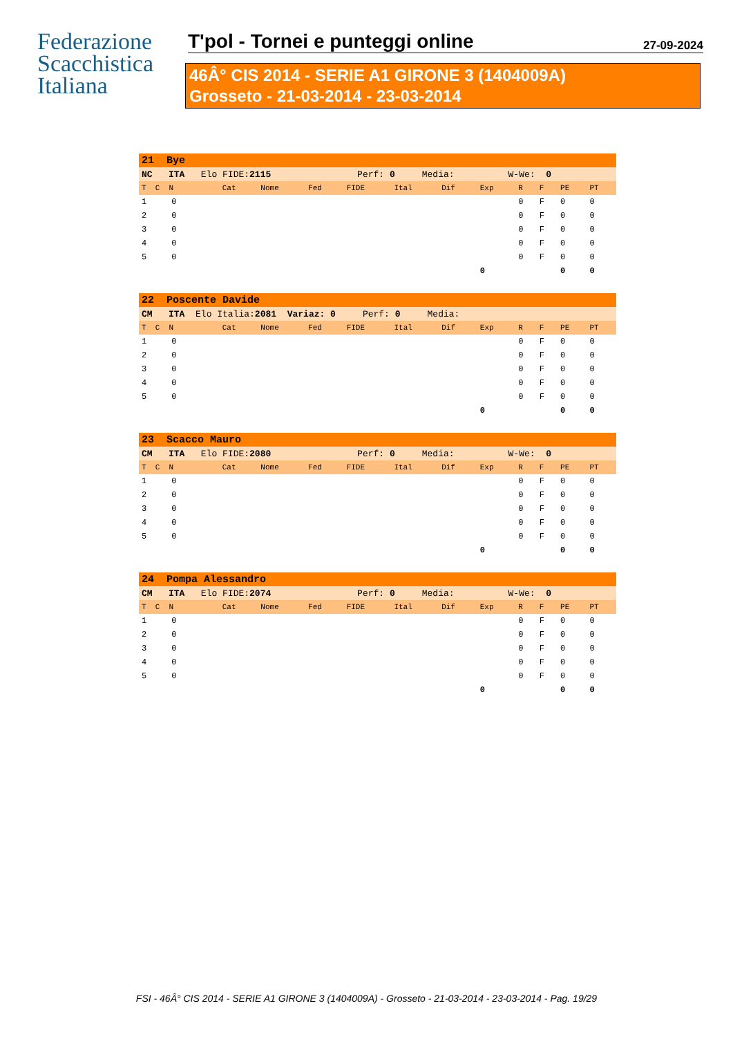Federazione
Scacchistica
Italiana
T'pol - Tornei e punteggi online 27-09-2024
46Â° CIS 2014 - SERIE A1 GIRONE 3 (1404009A)
Grosseto - 21-03-2014 - 23-03-2014
| 21 Bye | | | | | | | | | | | |
| NC ITA Elo FIDE: 2115 Perf: 0 Media: W-We: 0 | | | | | | | | | | | |
| T C N | Cat | Nome | Fed | FIDE | Ital | Dif | Exp | R | F | PE | PT |
| 1 0 | | | | | | | | 0 | F | 0 | 0 |
| 2 0 | | | | | | | | 0 | F | 0 | 0 |
| 3 0 | | | | | | | | 0 | F | 0 | 0 |
| 4 0 | | | | | | | | 0 | F | 0 | 0 |
| 5 0 | | | | | | | | 0 | F | 0 | 0 |
| | | | | | | | 0 | | | 0 | 0 |
| 22 Poscente Davide | | | | | | | | | | | |
| CM ITA Elo Italia: 2081 Variaz: 0 Perf: 0 Media: | | | | | | | | | | | |
| T C N | Cat | Nome | Fed | FIDE | Ital | Dif | Exp | R | F | PE | PT |
| 1 0 | | | | | | | | 0 | F | 0 | 0 |
| 2 0 | | | | | | | | 0 | F | 0 | 0 |
| 3 0 | | | | | | | | 0 | F | 0 | 0 |
| 4 0 | | | | | | | | 0 | F | 0 | 0 |
| 5 0 | | | | | | | | 0 | F | 0 | 0 |
| | | | | | | | 0 | | | 0 | 0 |
| 23 Scacco Mauro | | | | | | | | | | | |
| CM ITA Elo FIDE: 2080 Perf: 0 Media: W-We: 0 | | | | | | | | | | | |
| T C N | Cat | Nome | Fed | FIDE | Ital | Dif | Exp | R | F | PE | PT |
| 1 0 | | | | | | | | 0 | F | 0 | 0 |
| 2 0 | | | | | | | | 0 | F | 0 | 0 |
| 3 0 | | | | | | | | 0 | F | 0 | 0 |
| 4 0 | | | | | | | | 0 | F | 0 | 0 |
| 5 0 | | | | | | | | 0 | F | 0 | 0 |
| | | | | | | | 0 | | | 0 | 0 |
| 24 Pompa Alessandro | | | | | | | | | | | |
| CM ITA Elo FIDE: 2074 Perf: 0 Media: W-We: 0 | | | | | | | | | | | |
| T C N | Cat | Nome | Fed | FIDE | Ital | Dif | Exp | R | F | PE | PT |
| 1 0 | | | | | | | | 0 | F | 0 | 0 |
| 2 0 | | | | | | | | 0 | F | 0 | 0 |
| 3 0 | | | | | | | | 0 | F | 0 | 0 |
| 4 0 | | | | | | | | 0 | F | 0 | 0 |
| 5 0 | | | | | | | | 0 | F | 0 | 0 |
| | | | | | | | 0 | | | 0 | 0 |
FSI - 46Â° CIS 2014 - SERIE A1 GIRONE 3 (1404009A) - Grosseto - 21-03-2014 - 23-03-2014 - Pag. 19/29